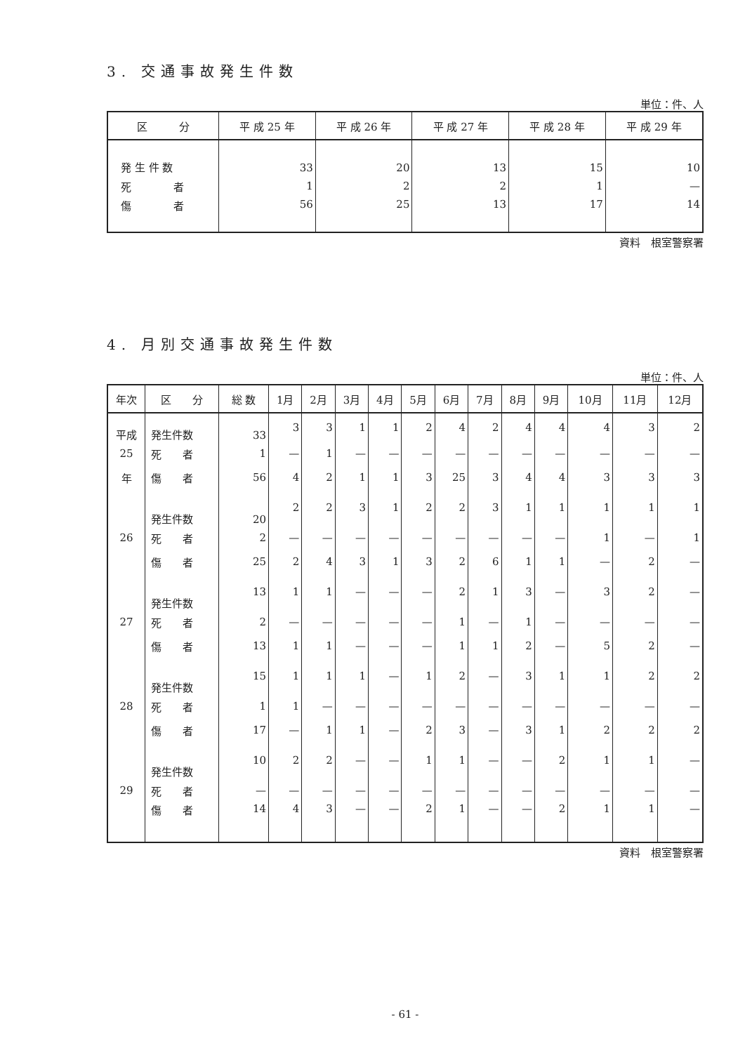3. 交通事故発生件数
単位：件、人
| 区 分 | 平 成 25 年 | 平 成 26 年 | 平 成 27 年 | 平 成 28 年 | 平 成 29 年 |
| --- | --- | --- | --- | --- | --- |
| 発 生 件 数 | 33 | 20 | 13 | 15 | 10 |
| 死 者 | 1 | 2 | 2 | 1 | — |
| 傷 者 | 56 | 25 | 13 | 17 | 14 |
資料　根室警察署
4. 月別交通事故発生件数
単位：件、人
| 年次 | 区 分 | 総 数 | 1月 | 2月 | 3月 | 4月 | 5月 | 6月 | 7月 | 8月 | 9月 | 10月 | 11月 | 12月 |
| --- | --- | --- | --- | --- | --- | --- | --- | --- | --- | --- | --- | --- | --- | --- |
| 平成 | 発生件数 | 33 | 3 | 3 | 1 | 1 | 2 | 4 | 2 | 4 | 4 | 4 | 3 | 2 |
| 25 | 死 者 | 1 | — | 1 | — | — | — | — | — | — | — | — | — | — |
| 年 | 傷 者 | 56 | 4 | 2 | 1 | 1 | 3 | 25 | 3 | 4 | 4 | 3 | 3 | 3 |
| | 発生件数 | 20 | 2 | 2 | 3 | 1 | 2 | 2 | 3 | 1 | 1 | 1 | 1 | 1 |
| 26 | 死 者 | 2 | — | — | — | — | — | — | — | — | — | 1 | — | 1 |
| | 傷 者 | 25 | 2 | 4 | 3 | 1 | 3 | 2 | 6 | 1 | 1 | — | 2 | — |
| | 発生件数 | 13 | 1 | 1 | — | — | — | 2 | 1 | 3 | — | 3 | 2 | — |
| 27 | 死 者 | 2 | — | — | — | — | — | 1 | — | 1 | — | — | — | — |
| | 傷 者 | 13 | 1 | 1 | — | — | — | 1 | 1 | 2 | — | 5 | 2 | — |
| | 発生件数 | 15 | 1 | 1 | 1 | — | 1 | 2 | — | 3 | 1 | 1 | 2 | 2 |
| 28 | 死 者 | 1 | 1 | — | — | — | — | — | — | — | — | — | — | — |
| | 傷 者 | 17 | — | 1 | 1 | — | 2 | 3 | — | 3 | 1 | 2 | 2 | 2 |
| | 発生件数 | 10 | 2 | 2 | — | — | 1 | 1 | — | — | 2 | 1 | 1 | — |
| 29 | 死 者 | — | — | — | — | — | — | — | — | — | — | — | — | — |
| | 傷 者 | 14 | 4 | 3 | — | — | 2 | 1 | — | — | 2 | 1 | 1 | — |
資料　根室警察署
- 61 -